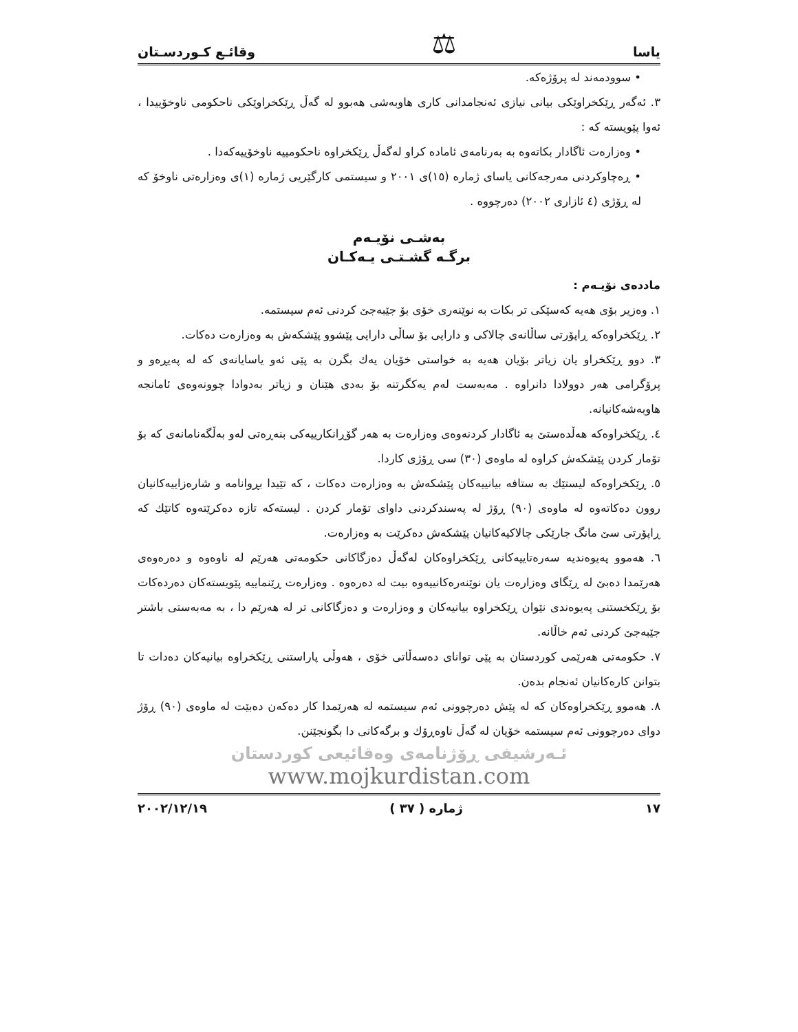یاسا ⚖ وقائـع کـوردسـتان
• سوودمەند لە پرۆژەکە.
٣. ئەگەر ڕێکخراوێکی بیانی نیازی ئەنجامدانی کاری هاوبەشی هەبوو لە گەڵ ڕێکخراوێکی ناحکومی ناوخۆییدا ، ئەوا پێویستە کە :
• وەزارەت ئاگادار بکاتەوە بە بەرنامەی ئامادە کراو لەگەڵ ڕێکخراوە ناحکومییە ناوخۆییەکەدا .
• ڕەچاوکردنی مەرجەکانی یاسای ژمارە (١٥)ی ٢٠٠١ و سیستمی کارگێریی ژمارە (١)ی وەزارەتی ناوخۆ کە لە ڕۆژی (٤ ئازاری ٢٠٠٢) دەرچووە .
بەشـی نۆیـەم
برگـە گشـتـی یـەکـان
ماددەی نۆیـەم :
١. وەزیر بۆی هەیە کەسێکی تر بکات بە نوێنەری خۆی بۆ جێبەجێ کردنی ئەم سیستمە.
٢. ڕێکخراوەکە ڕاپۆرتی ساڵانەی چالاکی و دارایی بۆ ساڵی دارایی پێشوو پێشکەش بە وەزارەت دەکات.
٣. دوو ڕێکخراو یان زیاتر بۆیان هەیە بە خواستی خۆیان یەك بگرن بە پێی ئەو یاسایانەی کە لە پەیڕەو و پرۆگرامی هەر دوولادا دانراوە . مەبەست لەم یەکگرتنە بۆ بەدی هێنان و زیاتر بەدوادا چوونەوەی ئامانجە هاوبەشەکانیانە.
٤. ڕێکخراوەکە هەڵدەستێ بە ئاگادار کردنەوەی وەزارەت بە هەر گۆڕانکارییەکی بنەڕەتی لەو بەڵگەنامانەی کە بۆ تۆمار کردن پێشکەش کراوە لە ماوەی (٣٠) سی ڕۆژی کاردا.
٥. ڕێکخراوەکە لیستێك بە ستافە بیانییەکان پێشکەش بە وەزارەت دەکات ، کە تێیدا بڕوانامە و شارەزاییەکانیان روون دەکاتەوە لە ماوەی (٩٠) ڕۆژ لە پەسندکردنی داوای تۆمار کردن . لیستەکە تازە دەکرێتەوە کاتێك کە ڕاپۆرتی سێ مانگ جارێکی چالاکیەکانیان پێشکەش دەکرێت بە وەزارەت.
٦. هەموو پەیوەندیە سەرەتاییەکانی ڕێکخراوەکان لەگەڵ دەزگاکانی حکومەتی هەرێم لە ناوەوە و دەرەوەی هەرێمدا دەبێ لە ڕێگای وەزارەت یان نوێنەرەکانییەوە بیت لە دەرەوە . وەزارەت ڕێنماییە پێویستەکان دەردەکات بۆ ڕێکخستنی پەیوەندی نێوان ڕێکخراوە بیانیەکان و وەزارەت و دەزگاکانی تر لە هەرێم دا ، بە مەبەستی باشتر جێبەجێ کردنی ئەم خاڵانە.
٧. حکومەتی هەرێمی کوردستان بە پێی توانای دەسەڵاتی خۆی ، هەوڵی پاراستنی ڕێکخراوە بیانیەکان دەدات تا بتوانن کارەکانیان ئەنجام بدەن.
٨. هەموو ڕێکخراوەکان کە لە پێش دەرچوونی ئەم سیستمە لە هەرێمدا کار دەکەن دەبێت لە ماوەی (٩٠) ڕۆژ دوای دەرچوونی ئەم سیستمە خۆیان لە گەڵ ناوەڕۆك و برگەکانی دا بگونجێنن.
ئـەرشیفی ڕۆژنامەی وەقائیعی کوردستان
www.mojkurdistan.com
١٧ ژمارە ( ٣٧ ) ٢٠٠٢/١٢/١٩